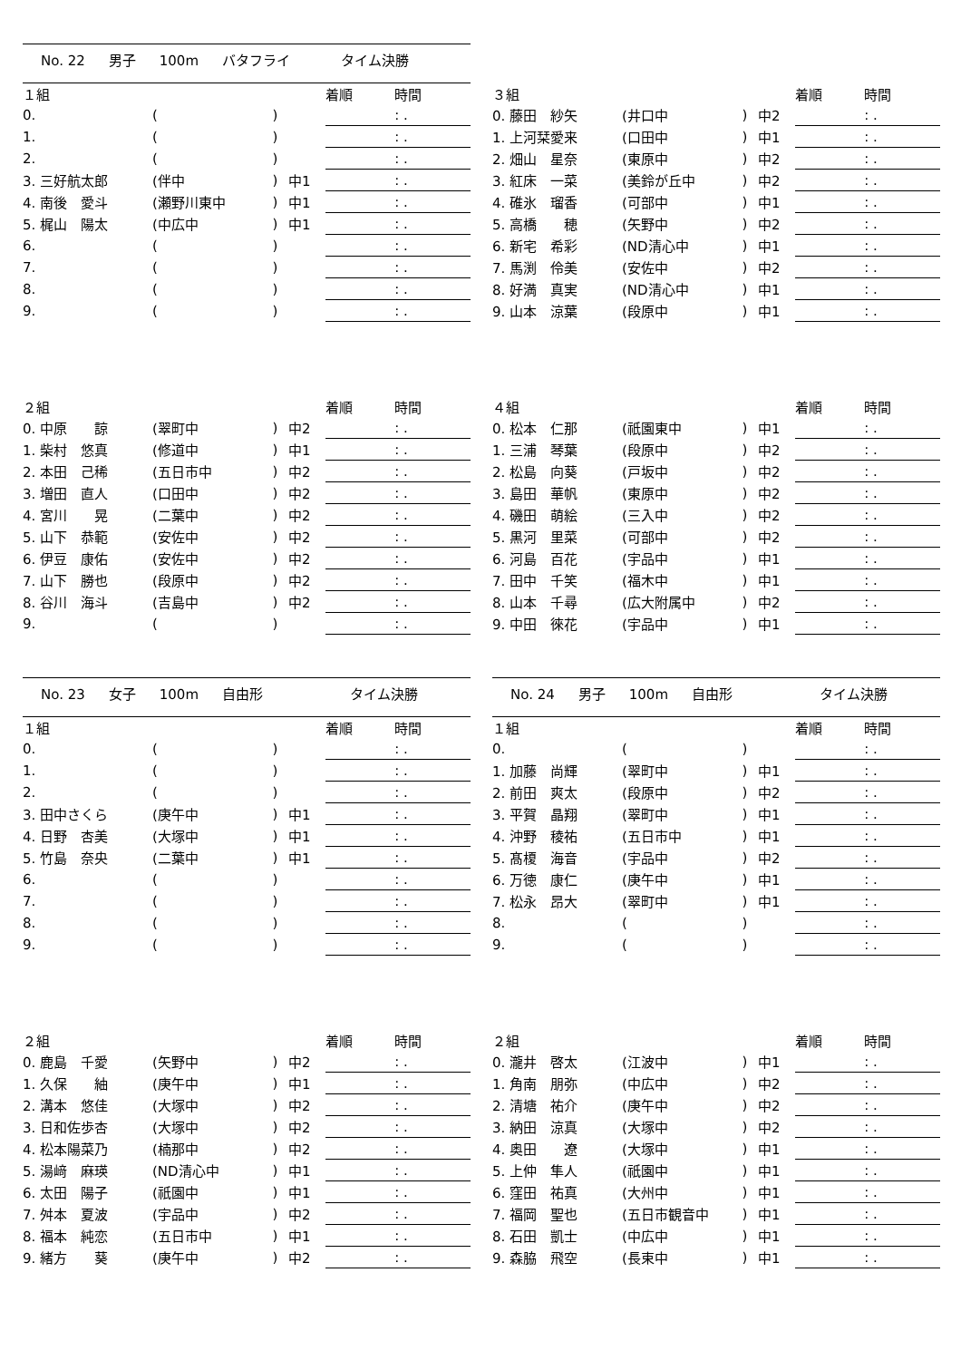No. 22 男子 100m バタフライ タイム決勝
| １組 | | | | 着順 | 時間 |
| --- | --- | --- | --- | --- | --- |
| 0. | ( | ) | | | : . |
| 1. | ( | ) | | | : . |
| 2. | ( | ) | | | : . |
| 3. 三好航太郎 | (伴中 | ) | 中1 | | : . |
| 4. 南後 愛斗 | (瀬野川東中 | ) | 中1 | | : . |
| 5. 梶山 陽太 | (中広中 | ) | 中1 | | : . |
| 6. | ( | ) | | | : . |
| 7. | ( | ) | | | : . |
| 8. | ( | ) | | | : . |
| 9. | ( | ) | | | : . |
| ３組 | | | | 着順 | 時間 |
| --- | --- | --- | --- | --- | --- |
| 0. 藤田 紗矢 | (井口中 | ) | 中2 | | : . |
| 1. 上河栞愛来 | (口田中 | ) | 中1 | | : . |
| 2. 畑山 星奈 | (東原中 | ) | 中2 | | : . |
| 3. 紅床 一菜 | (美鈴が丘中 | ) | 中2 | | : . |
| 4. 碓氷 瑠香 | (可部中 | ) | 中1 | | : . |
| 5. 高橋 穂 | (矢野中 | ) | 中2 | | : . |
| 6. 新宅 希彩 | (ND清心中 | ) | 中1 | | : . |
| 7. 馬渕 伶美 | (安佐中 | ) | 中2 | | : . |
| 8. 好満 真実 | (ND清心中 | ) | 中1 | | : . |
| 9. 山本 涼葉 | (段原中 | ) | 中1 | | : . |
| ２組 | | | | 着順 | 時間 |
| --- | --- | --- | --- | --- | --- |
| 0. 中原 諒 | (翠町中 | ) | 中2 | | : . |
| 1. 柴村 悠真 | (修道中 | ) | 中1 | | : . |
| 2. 本田 己稀 | (五日市中 | ) | 中2 | | : . |
| 3. 増田 直人 | (口田中 | ) | 中2 | | : . |
| 4. 宮川 晃 | (二葉中 | ) | 中2 | | : . |
| 5. 山下 恭範 | (安佐中 | ) | 中2 | | : . |
| 6. 伊豆 康佑 | (安佐中 | ) | 中2 | | : . |
| 7. 山下 勝也 | (段原中 | ) | 中2 | | : . |
| 8. 谷川 海斗 | (吉島中 | ) | 中2 | | : . |
| 9. | ( | ) | | | : . |
| ４組 | | | | 着順 | 時間 |
| --- | --- | --- | --- | --- | --- |
| 0. 松本 仁那 | (祇園東中 | ) | 中1 | | : . |
| 1. 三浦 琴葉 | (段原中 | ) | 中2 | | : . |
| 2. 松島 向葵 | (戸坂中 | ) | 中2 | | : . |
| 3. 島田 華帆 | (東原中 | ) | 中2 | | : . |
| 4. 磯田 萌絵 | (三入中 | ) | 中2 | | : . |
| 5. 黒河 里菜 | (可部中 | ) | 中2 | | : . |
| 6. 河島 百花 | (宇品中 | ) | 中1 | | : . |
| 7. 田中 千笑 | (福木中 | ) | 中1 | | : . |
| 8. 山本 千尋 | (広大附属中 | ) | 中2 | | : . |
| 9. 中田 徠花 | (宇品中 | ) | 中1 | | : . |
No. 23 女子 100m 自由形 タイム決勝
No. 24 男子 100m 自由形 タイム決勝
| １組 | | | | 着順 | 時間 |
| --- | --- | --- | --- | --- | --- |
| 0. | ( | ) | | | : . |
| 1. | ( | ) | | | : . |
| 2. | ( | ) | | | : . |
| 3. 田中さくら | (庚午中 | ) | 中1 | | : . |
| 4. 日野 杏美 | (大塚中 | ) | 中1 | | : . |
| 5. 竹島 奈央 | (二葉中 | ) | 中1 | | : . |
| 6. | ( | ) | | | : . |
| 7. | ( | ) | | | : . |
| 8. | ( | ) | | | : . |
| 9. | ( | ) | | | : . |
| １組 | | | | 着順 | 時間 |
| --- | --- | --- | --- | --- | --- |
| 0. | ( | ) | | | : . |
| 1. 加藤 尚輝 | (翠町中 | ) | 中1 | | : . |
| 2. 前田 爽太 | (段原中 | ) | 中2 | | : . |
| 3. 平賀 晶翔 | (翠町中 | ) | 中1 | | : . |
| 4. 沖野 稜祐 | (五日市中 | ) | 中1 | | : . |
| 5. 髙榎 海音 | (宇品中 | ) | 中2 | | : . |
| 6. 万徳 康仁 | (庚午中 | ) | 中1 | | : . |
| 7. 松永 昂大 | (翠町中 | ) | 中1 | | : . |
| 8. | ( | ) | | | : . |
| 9. | ( | ) | | | : . |
| ２組 | | | | 着順 | 時間 |
| --- | --- | --- | --- | --- | --- |
| 0. 鹿島 千愛 | (矢野中 | ) | 中2 | | : . |
| 1. 久保 紬 | (庚午中 | ) | 中1 | | : . |
| 2. 溝本 悠佳 | (大塚中 | ) | 中2 | | : . |
| 3. 日和佐歩杏 | (大塚中 | ) | 中2 | | : . |
| 4. 松本陽菜乃 | (楠那中 | ) | 中2 | | : . |
| 5. 湯﨑 麻瑛 | (ND清心中 | ) | 中1 | | : . |
| 6. 太田 陽子 | (祇園中 | ) | 中1 | | : . |
| 7. 舛本 夏波 | (宇品中 | ) | 中2 | | : . |
| 8. 福本 純恋 | (五日市中 | ) | 中1 | | : . |
| 9. 緒方 葵 | (庚午中 | ) | 中2 | | : . |
| ２組 | | | | 着順 | 時間 |
| --- | --- | --- | --- | --- | --- |
| 0. 瀧井 啓太 | (江波中 | ) | 中1 | | : . |
| 1. 角南 朋弥 | (中広中 | ) | 中2 | | : . |
| 2. 清塘 祐介 | (庚午中 | ) | 中2 | | : . |
| 3. 納田 涼真 | (大塚中 | ) | 中2 | | : . |
| 4. 奥田 遼 | (大塚中 | ) | 中1 | | : . |
| 5. 上仲 隼人 | (祇園中 | ) | 中1 | | : . |
| 6. 窪田 祐真 | (大州中 | ) | 中1 | | : . |
| 7. 福岡 聖也 | (五日市観音中 | ) | 中1 | | : . |
| 8. 石田 凱士 | (中広中 | ) | 中1 | | : . |
| 9. 森脇 飛空 | (長束中 | ) | 中1 | | : . |